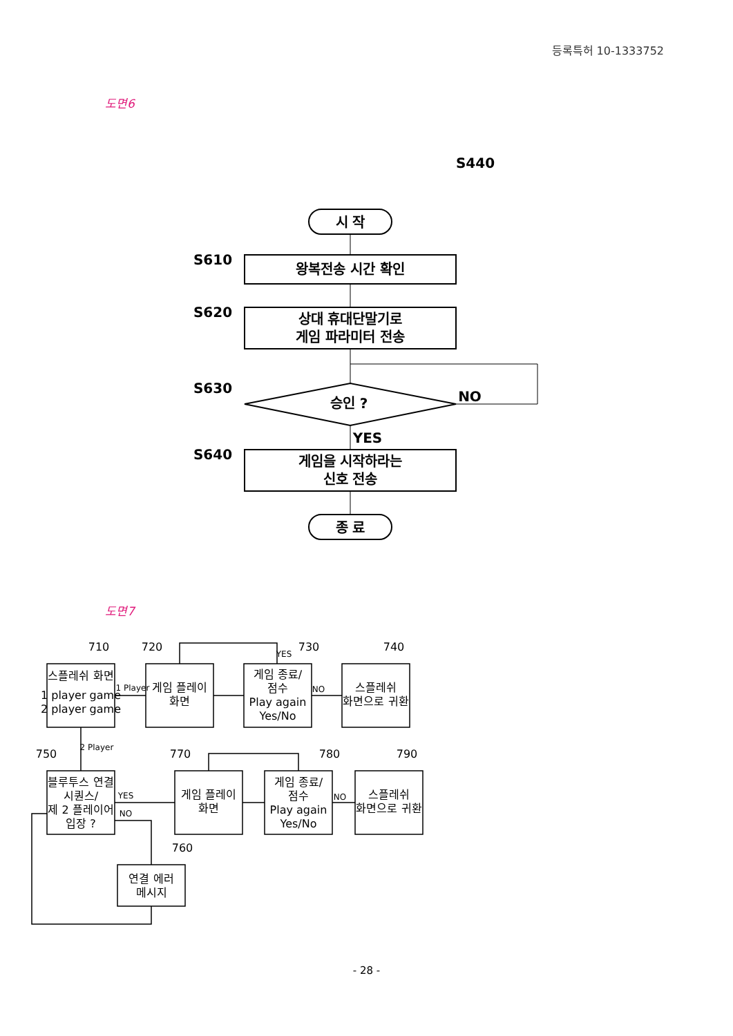등록특허 10-1333752
도면6
S440
시 작
S610
왕복전송 시간 확인
S620
상대 휴대단말기로
게임 파라미터 전송
S630
승인 ?
NO
YES
S640
게임을 시작하라는
신호 전송
종 료
도면7
710
720
730
740
750
770
780
790
760
스플레쉬 화면
1 player game
2 player game
1 Player
게임 플레이
화면
YES
게임 종료/
점수
Play again
Yes/No
NO
스플레쉬
화면으로 귀환
2 Player
블루투스 연결
시퀀스/
제 2 플레이어
입장 ?
YES
NO
게임 플레이
화면
게임 종료/
점수
Play again
Yes/No
NO
스플레쉬
화면으로 귀환
연결 에러
메시지
- 28 -